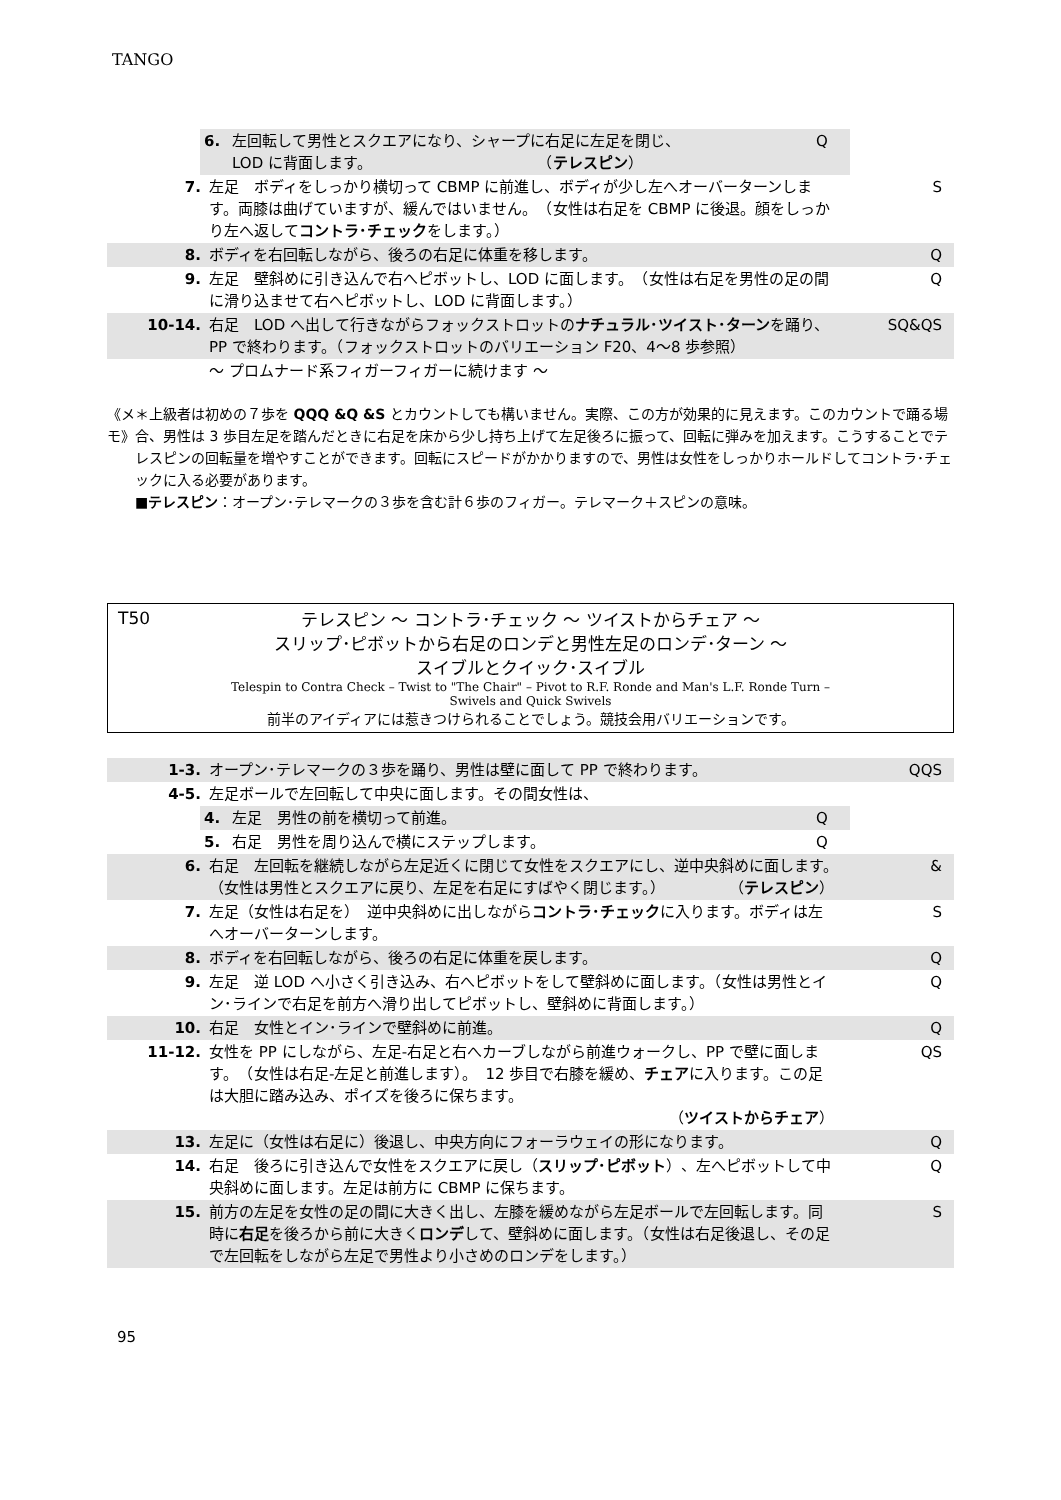TANGO
| 6. | 左回転して男性とスクエアになり、シャープに右足に左足を閉じ、 LOD に背面します。 （ テレスピン ） | Q |
| 7. | 左足 ボディをしっかり横切って CBMP に前進し、ボディが少し左へオーバーターンします。両膝は曲げていますが、緩んではいません。 （女性は右足を CBMP に後退。顔をしっかり左へ返して コントラ･チェック をします。） | S |
| 8. | ボディを右回転しながら、後ろの右足に体重を移します。 | Q |
| 9. | 左足 壁斜めに引き込んで右へピボットし、LOD に面します。 （女性は右足を男性の足の間に滑り込ませて右へピボットし、LOD に背面します。） | Q |
| 10-14. | 右足 LOD へ出して行きながらフォックストロットの ナチュラル･ツイスト･ターン を踊り、PP で終わります。（フォックストロットのバリエーション F20、4～8 歩参照） | SQ&QS |
| | ～ プロムナード系フィガーフィガーに続けます ～ | |
《メモ》 ＊上級者は初めの７歩を QQQ &Q &S とカウントしても構いません。実際、この方が効果的に見えます。このカウントで踊る場合、男性は 3 歩目左足を踏んだときに右足を床から少し持ち上げて左足後ろに振って、回転に弾みを加えます。こうすることでテレスピンの回転量を増やすことができます。回転にスピードがかかりますので、男性は女性をしっかりホールドしてコントラ･チェックに入る必要があります。
■テレスピン：オープン･テレマークの３歩を含む計６歩のフィガー。テレマーク＋スピンの意味。
T50
テレスピン ～ コントラ･チェック ～ ツイストからチェア ～
スリップ･ピボットから右足のロンデと男性左足のロンデ･ターン ～
スイブルとクイック･スイブル
Telespin to Contra Check – Twist to "The Chair" – Pivot to R.F. Ronde and Man's L.F. Ronde Turn –
Swivels and Quick Swivels
前半のアイディアには惹きつけられることでしょう。競技会用バリエーションです。
| 1-3. | オープン･テレマークの３歩を踊り、男性は壁に面して PP で終わります。 | QQS |
| 4-5. | 左足ボールで左回転して中央に面します。その間女性は、 | |
| 4. | 左足 男性の前を横切って前進。 | Q |
| 5. | 右足 男性を周り込んで横にステップします。 | Q |
| 6. | 右足 左回転を継続しながら左足近くに閉じて女性をスクエアにし、逆中央斜めに面します。 （女性は男性とスクエアに戻り、左足を右足にすばやく閉じます。） （ テレスピン ） | & |
| 7. | 左足（女性は右足を） 逆中央斜めに出しながら コントラ･チェック に入ります。ボディは左へオーバーターンします。 | S |
| 8. | ボディを右回転しながら、後ろの右足に体重を戻します。 | Q |
| 9. | 左足 逆 LOD へ小さく引き込み、右へピボットをして壁斜めに面します。（女性は男性とイン･ラインで右足を前方へ滑り出してピボットし、壁斜めに背面します。） | Q |
| 10. | 右足 女性とイン･ラインで壁斜めに前進。 | Q |
| 11-12. | 女性を PP にしながら、左足-右足と右へカーブしながら前進ウォークし、PP で壁に面します。 （女性は右足-左足と前進します）。 12 歩目で右膝を緩め、 チェア に入ります。この足は大胆に踏み込み、ポイズを後ろに保ちます。 （ ツイストからチェア ） | QS |
| 13. | 左足に（女性は右足に）後退し、中央方向にフォーラウェイの形になります。 | Q |
| 14. | 右足 後ろに引き込んで女性をスクエアに戻し（ スリップ･ピボット ）、左へピボットして中央斜めに面します。左足は前方に CBMP に保ちます。 | Q |
| 15. | 前方の左足を女性の足の間に大きく出し、左膝を緩めながら左足ボールで左回転します。同時に 右足 を後ろから前に大きく ロンデ して、壁斜めに面します。（女性は右足後退し、その足で左回転をしながら左足で男性より小さめのロンデをします。） | S |
95